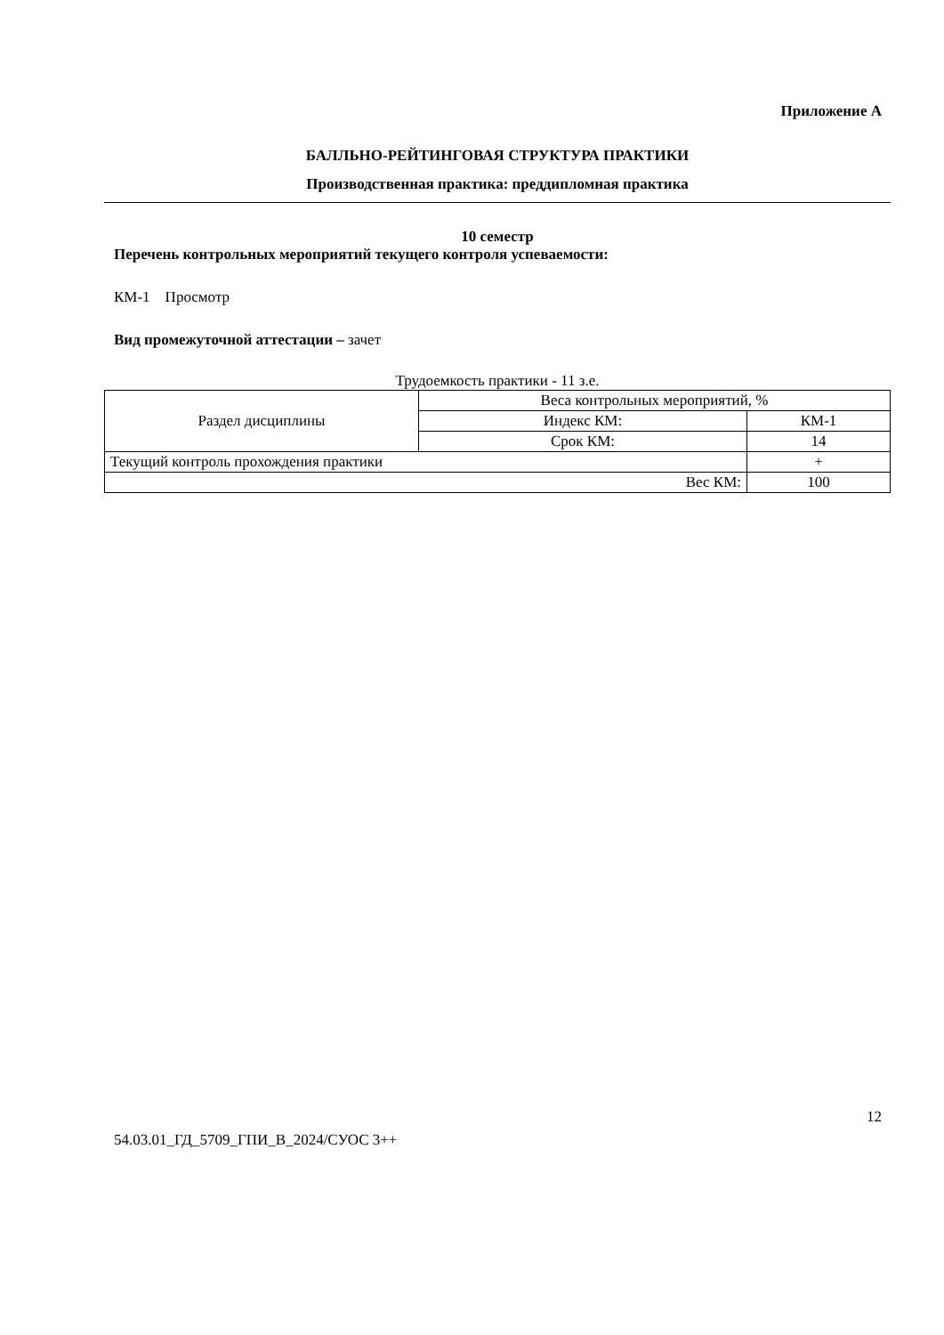Приложение А
БАЛЛЬНО-РЕЙТИНГОВАЯ СТРУКТУРА ПРАКТИКИ
Производственная практика: преддипломная практика
10 семестр
Перечень контрольных мероприятий текущего контроля успеваемости:
КМ-1 Просмотр
Вид промежуточной аттестации – зачет
Трудоемкость практики - 11 з.е.
| Раздел дисциплины | Веса контрольных мероприятий, % | |
| | Индекс КМ: | КМ-1 |
| | Срок КМ: | 14 |
| Текущий контроль прохождения практики | | + |
| Вес КМ: | | 100 |
12
54.03.01_ГД_5709_ГПИ_В_2024/СУОС 3++